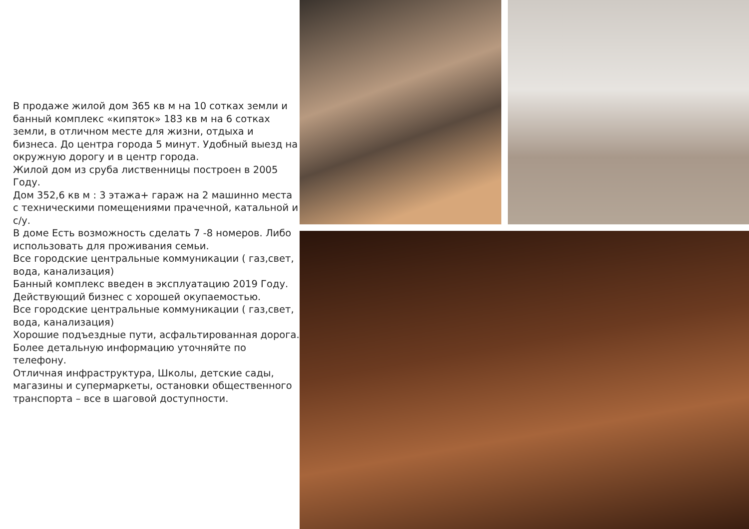В продаже жилой дом 365 кв м на 10 сотках земли и банный комплекс «кипяток» 183 кв м на 6 сотках земли, в отличном месте для жизни, отдыха и бизнеса. До центра города 5 минут. Удобный выезд на окружную дорогу и в центр города.
Жилой дом из сруба лиственницы построен в 2005 Году.
Дом 352,6 кв м : 3 этажа+ гараж на 2 машинно места с техническими помещениями прачечной, катальной и с/у.
В доме Есть возможность сделать 7 -8 номеров. Либо использовать для проживания семьи.
Все городские центральные коммуникации ( газ,свет, вода, канализация)
Банный комплекс введен в эксплуатацию 2019 Году. Действующий бизнес с хорошей окупаемостью.
Все городские центральные коммуникации ( газ,свет, вода, канализация)
Хорошие подъездные пути, асфальтированная дорога.
Более детальную информацию уточняйте по телефону.
Отличная инфраструктура, Школы, детские сады, магазины и супермаркеты, остановки общественного транспорта – все в шаговой доступности.